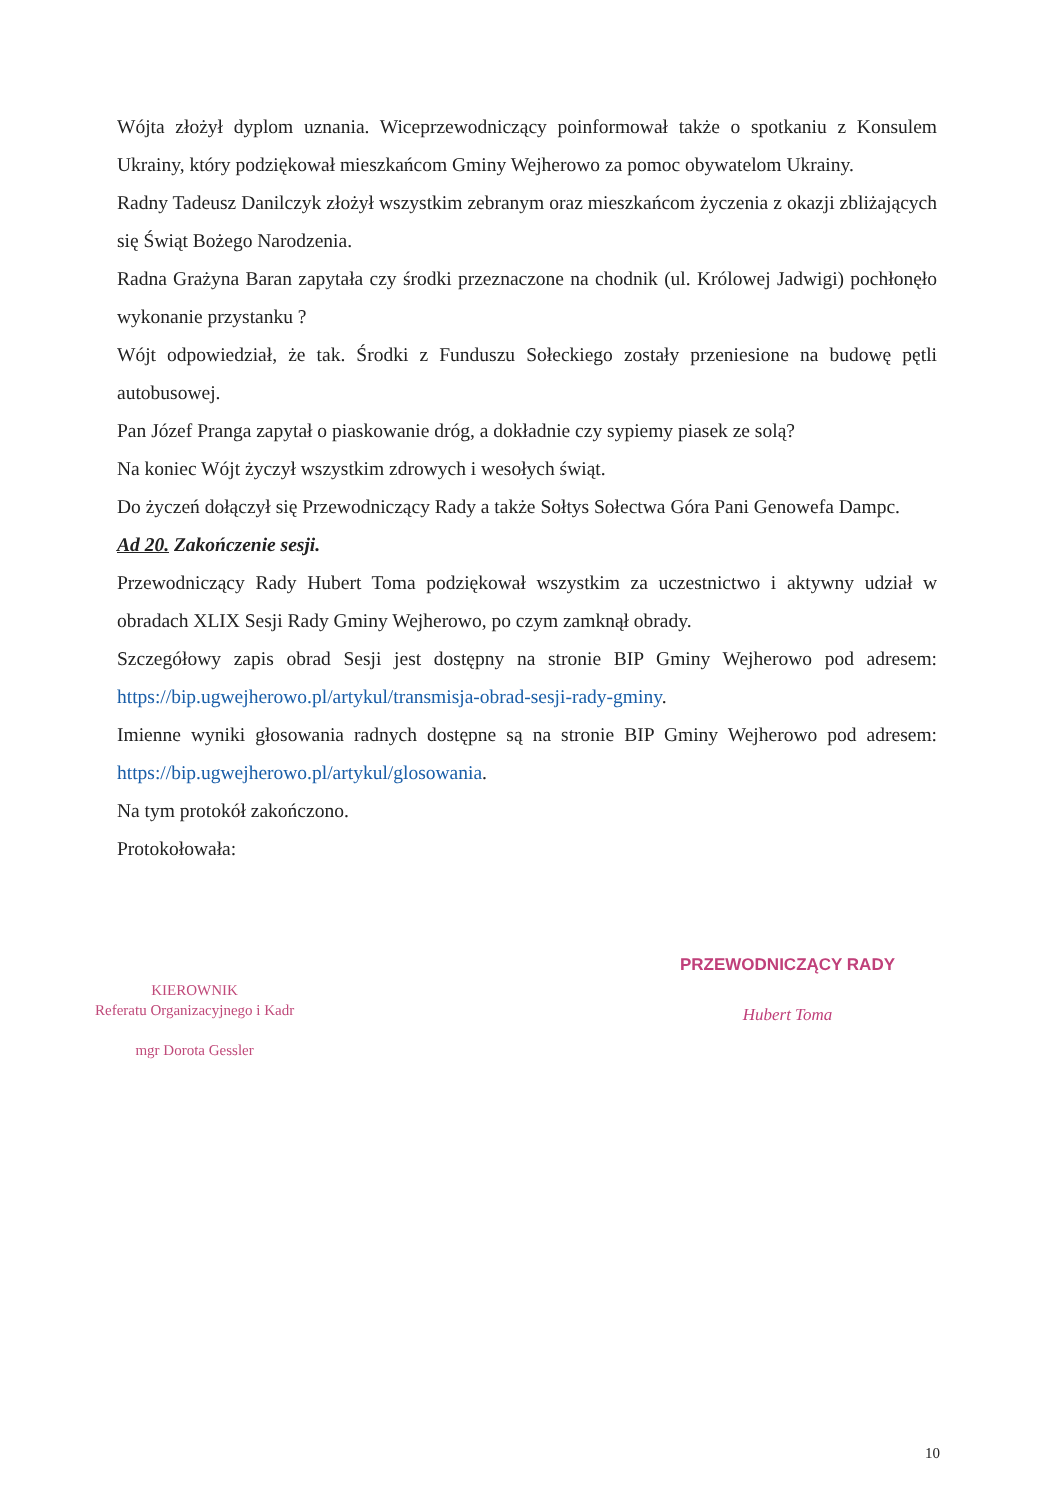Wójta złożył dyplom uznania. Wiceprzewodniczący poinformował także o spotkaniu z Konsulem Ukrainy, który podziękował mieszkańcom Gminy Wejherowo za pomoc obywatelom Ukrainy.
Radny Tadeusz Danilczyk złożył wszystkim zebranym oraz mieszkańcom życzenia z okazji zbliżających się Świąt Bożego Narodzenia.
Radna Grażyna Baran zapytała czy środki przeznaczone na chodnik (ul. Królowej Jadwigi) pochłonęło wykonanie przystanku ?
Wójt odpowiedział, że tak. Środki z Funduszu Sołeckiego zostały przeniesione na budowę pętli autobusowej.
Pan Józef Pranga zapytał o piaskowanie dróg, a dokładnie czy sypiemy piasek ze solą?
Na koniec Wójt życzył wszystkim zdrowych i wesołych świąt.
Do życzeń dołączył się Przewodniczący Rady a także Sołtys Sołectwa Góra Pani Genowefa Dampc.
Ad 20. Zakończenie sesji.
Przewodniczący Rady Hubert Toma podziękował wszystkim za uczestnictwo i aktywny udział w obradach XLIX Sesji Rady Gminy Wejherowo, po czym zamknął obrady.
Szczegółowy zapis obrad Sesji jest dostępny na stronie BIP Gminy Wejherowo pod adresem: https://bip.ugwejherowo.pl/artykul/transmisja-obrad-sesji-rady-gminy.
Imienne wyniki głosowania radnych dostępne są na stronie BIP Gminy Wejherowo pod adresem: https://bip.ugwejherowo.pl/artykul/glosowania.
Na tym protokół zakończono.
Protokołowała:
KIEROWNIK
Referatu Organizacyjnego i Kadr
mgr Dorota Gessler
PRZEWODNICZĄCY RADY
Hubert Toma
10